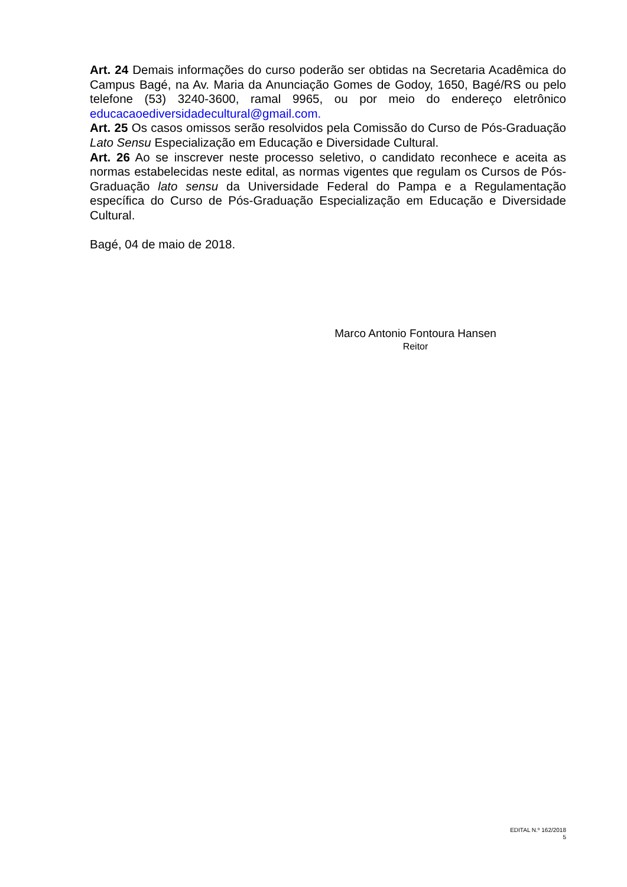Art. 24 Demais informações do curso poderão ser obtidas na Secretaria Acadêmica do Campus Bagé, na Av. Maria da Anunciação Gomes de Godoy, 1650, Bagé/RS ou pelo telefone (53) 3240-3600, ramal 9965, ou por meio do endereço eletrônico educacaoediversidadecultural@gmail.com.
Art. 25 Os casos omissos serão resolvidos pela Comissão do Curso de Pós-Graduação Lato Sensu Especialização em Educação e Diversidade Cultural.
Art. 26 Ao se inscrever neste processo seletivo, o candidato reconhece e aceita as normas estabelecidas neste edital, as normas vigentes que regulam os Cursos de Pós-Graduação lato sensu da Universidade Federal do Pampa e a Regulamentação específica do Curso de Pós-Graduação Especialização em Educação e Diversidade Cultural.
Bagé, 04 de maio de 2018.
Marco Antonio Fontoura Hansen
Reitor
EDITAL N.º 162/2018
5